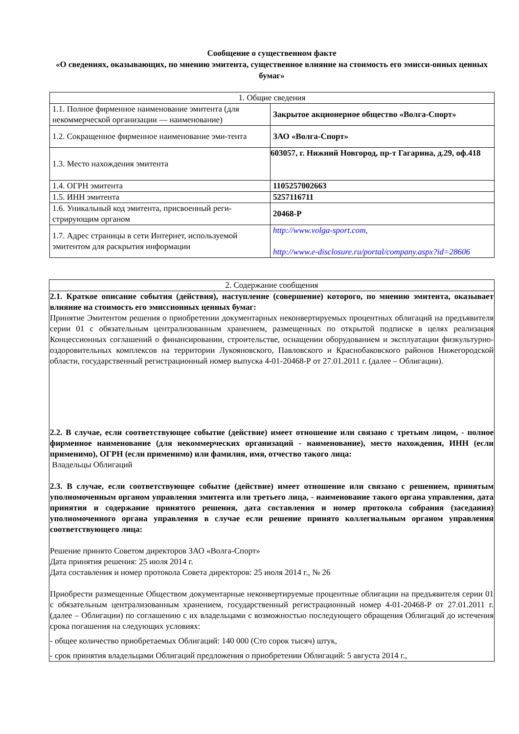Сообщение о существенном факте
«О сведениях, оказывающих, по мнению эмитента, существенное влияние на стоимость его эмисси-онных ценных бумаг»
| 1. Общие сведения | |
| 1.1. Полное фирменное наименование эмитента (для некоммерческой организации — наименование) | Закрытое акционерное общество «Волга-Спорт» |
| 1.2. Сокращенное фирменное наименование эми-тента | ЗАО «Волга-Спорт» |
| 1.3. Место нахождения эмитента | 603057, г. Нижний Новгород, пр-т Гагарина, д.29, оф.418 |
| 1.4. ОГРН эмитента | 1105257002663 |
| 1.5. ИНН эмитента | 5257116711 |
| 1.6. Уникальный код эмитента, присвоенный реги-стрирующим органом | 20468-P |
| 1.7. Адрес страницы в сети Интернет, используемой эмитентом для раскрытия информации | http://www.volga-sport.com, http://www.e-disclosure.ru/portal/company.aspx?id=28606 |
| 2. Содержание сообщения |
| 2.1. Краткое описание события (действия), наступление (совершение) которого, по мнению эмитента, оказывает влияние на стоимость его эмиссионных ценных бумаг: Принятие Эмитентом решения о приобретении документарных неконвертируемых процентных облигаций на предъявителя серии 01 с обязательным централизованным хранением, размещенных по открытой подписке в целях реализация Концессионных соглашений о финансировании, строительстве, оснащении оборудованием и эксплуатации физкультурно-оздоровительных комплексов на территории Лукояновского, Павловского и Краснобаковского районов Нижегородской области, государственный регистрационный номер выпуска 4-01-20468-Р от 27.01.2011 г. (далее – Облигации). 2.2. В случае, если соответствующее событие (действие) имеет отношение или связано с третьим лицом, - полное фирменное наименование (для некоммерческих организаций - наименование), место нахождения, ИНН (если применимо), ОГРН (если применимо) или фамилия, имя, отчество такого лица: Владельцы Облигаций 2.3. В случае, если соответствующее событие (действие) имеет отношение или связано с решением, принятым уполномоченным органом управления эмитента или третьего лица, - наименование такого органа управления, дата принятия и содержание принятого решения, дата составления и номер протокола собрания (заседания) уполномоченного органа управления в случае если решение принято коллегиальным органом управления соответствующего лица: Решение принято Советом директоров ЗАО «Волга-Спорт» Дата принятия решения: 25 июля 2014 г. Дата составления и номер протокола Совета директоров: 25 июля 2014 г., № 26 Приобрести размещенные Обществом документарные неконвертируемые процентные облигации на предъявителя серии 01 с обязательным централизованным хранением, государственный регистрационный номер 4-01-20468-Р от 27.01.2011 г. (далее – Облигации) по соглашению с их владельцами с возможностью последующего обращения Облигаций до истечения срока погашения на следующих условиях: - общее количество приобретаемых Облигаций: 140 000 (Сто сорок тысяч) штук, - срок принятия владельцами Облигаций предложения о приобретении Облигаций: 5 августа 2014 г., |